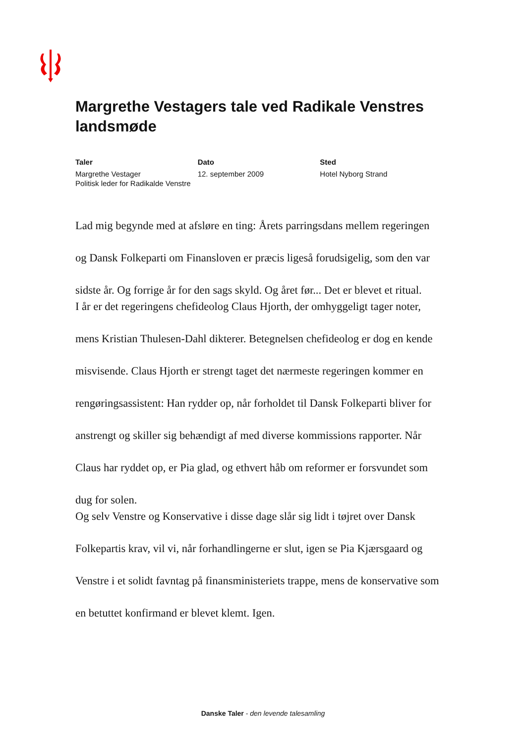Margrethe Vestagers tale ved Radikale Venstres landsmøde
Taler
Margrethe Vestager
Politisk leder for Radikalde Venstre
Dato
12. september 2009
Sted
Hotel Nyborg Strand
Lad mig begynde med at afsløre en ting: Årets parringsdans mellem regeringen og Dansk Folkeparti om Finansloven er præcis ligeså forudsigelig, som den var sidste år. Og forrige år for den sags skyld. Og året før... Det er blevet et ritual.
I år er det regeringens chefideolog Claus Hjorth, der omhyggeligt tager noter, mens Kristian Thulesen-Dahl dikterer. Betegnelsen chefideolog er dog en kende misvisende. Claus Hjorth er strengt taget det nærmeste regeringen kommer en rengøringsassistent: Han rydder op, når forholdet til Dansk Folkeparti bliver for anstrengt og skiller sig behændigt af med diverse kommissions rapporter. Når Claus har ryddet op, er Pia glad, og ethvert håb om reformer er forsvundet som dug for solen.
Og selv Venstre og Konservative i disse dage slår sig lidt i tøjret over Dansk Folkepartis krav, vil vi, når forhandlingerne er slut, igen se Pia Kjærsgaard og Venstre i et solidt favntag på finansministeriets trappe, mens de konservative som en betuttet konfirmand er blevet klemt. Igen.
Danske Taler - den levende talesamling